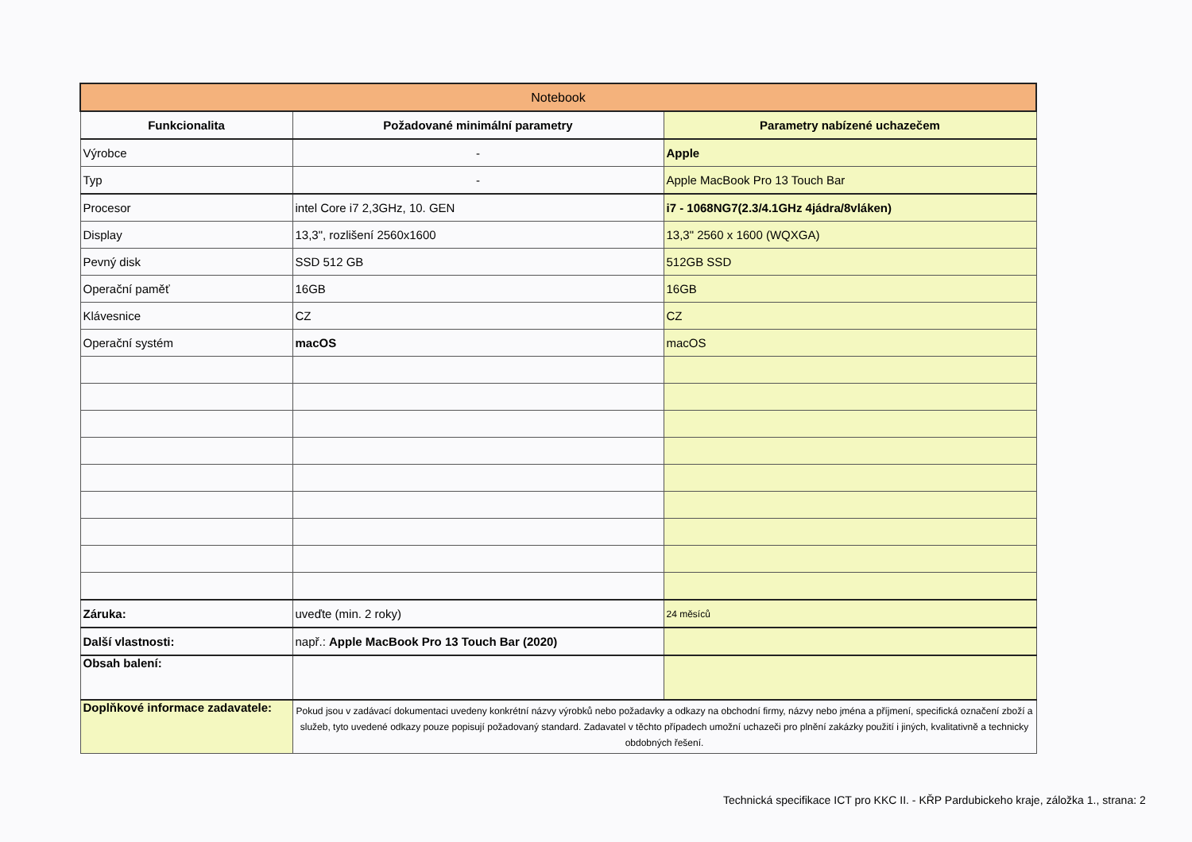| Notebook | | |
| --- | --- | --- |
| Funkcionalita | Požadované minimální parametry | Parametry nabízené uchazečem |
| Výrobce | - | Apple |
| Typ | - | Apple MacBook Pro 13 Touch Bar |
| Procesor | intel Core i7 2,3GHz, 10. GEN | i7 - 1068NG7(2.3/4.1GHz 4jádra/8vláken) |
| Display | 13,3", rozlišení 2560x1600 | 13,3" 2560 x 1600 (WQXGA) |
| Pevný disk | SSD 512 GB | 512GB SSD |
| Operační paměť | 16GB | 16GB |
| Klávesnice | CZ | CZ |
| Operační systém | macOS | macOS |
| Záruka: | uveďte (min. 2 roky) | 24 měsíců |
| Další vlastnosti: | např.: Apple MacBook Pro 13 Touch Bar (2020) | |
| Obsah balení: | | |
| Doplňkové informace zadavatele: | Pokud jsou v zadávací dokumentaci uvedeny konkrétní názvy výrobků nebo požadavky a odkazy na obchodní firmy, názvy nebo jména a příjmení, specifická označení zboží a služeb, tyto uvedené odkazy pouze popisují požadovaný standard. Zadavatel v těchto případech umožní uchazeči pro plnění zakázky použití i jiných, kvalitativně a technicky obdobných řešení. | |
Technická specifikace ICT pro KKC II. - KŘP Pardubickeho kraje, záložka 1., strana: 2